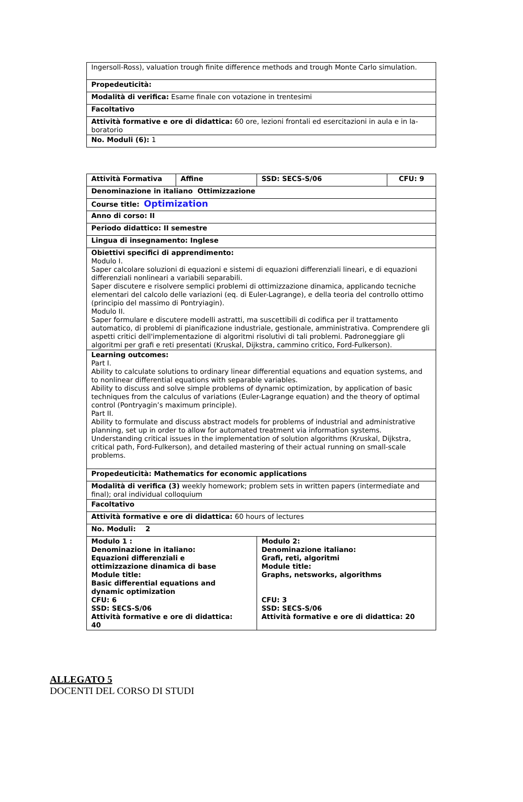| Ingersoll-Ross), valuation trough finite difference methods and trough Monte Carlo simulation. |
| Propedeuticità: |
| Modalità di verifica: Esame finale con votazione in trentesimi |
| Facoltativo |
| Attività formative e ore di didattica: 60 ore, lezioni frontali ed esercitazioni in aula e in la-boratorio |
| No. Moduli (6): 1 |
| Attività Formativa | Affine | SSD: SECS-S/06 | CFU: 9 |
| Denominazione in italiano Ottimizzazione | | | |
| Course title: Optimization | | | |
| Anno di corso: II | | | |
| Periodo didattico: II semestre | | | |
| Lingua di insegnamento: Inglese | | | |
| Obiettivi specifici di apprendimento: Modulo I. Saper calcolare soluzioni di equazioni e sistemi di equazioni differenziali lineari, e di equazioni differenziali nonlineari a variabili separabili. Saper discutere e risolvere semplici problemi di ottimizzazione dinamica, applicando tecniche elementari del calcolo delle variazioni (eq. di Euler-Lagrange), e della teoria del controllo ottimo (principio del massimo di Pontryiagin). Modulo II. Saper formulare e discutere modelli astratti, ma suscettibili di codifica per il trattamento automatico, di problemi di pianificazione industriale, gestionale, amministrativa. Comprendere gli aspetti critici dell'implementazione di algoritmi risolutivi di tali problemi. Padroneggiare gli algoritmi per grafi e reti presentati (Kruskal, Dijkstra, cammino critico, Ford-Fulkerson). | | | |
| Learning outcomes: Part I. Ability to calculate solutions to ordinary linear differential equations and equation systems, and to nonlinear differential equations with separable variables. Ability to discuss and solve simple problems of dynamic optimization, by application of basic techniques from the calculus of variations (Euler-Lagrange equation) and the theory of optimal control (Pontryagin’s maximum principle). Part II. Ability to formulate and discuss abstract models for problems of industrial and administrative planning, set up in order to allow for automated treatment via information systems. Understanding critical issues in the implementation of solution algorithms (Kruskal, Dijkstra, critical path, Ford-Fulkerson), and detailed mastering of their actual running on small-scale problems. | | | |
| Propedeuticità: Mathematics for economic applications | | | |
| Modalità di verifica (3) weekly homework; problem sets in written papers (intermediate and final); oral individual colloquium | | | |
| Facoltativo | | | |
| Attività formative e ore di didattica: 60 hours of lectures | | | |
| No. Moduli: 2 | | | |
| Modulo 1 : Denominazione in italiano: Equazioni differenziali e ottimizzazione dinamica di base Module title: Basic differential equations and dynamic optimization CFU: 6 SSD: SECS-S/06 Attività formative e ore di didattica: 40 | | Modulo 2: Denominazione italiano: Grafi, reti, algoritmi Module title: Graphs, netsworks, algorithms CFU: 3 SSD: SECS-S/06 Attività formative e ore di didattica: 20 | |
ALLEGATO 5
DOCENTI DEL CORSO DI STUDI